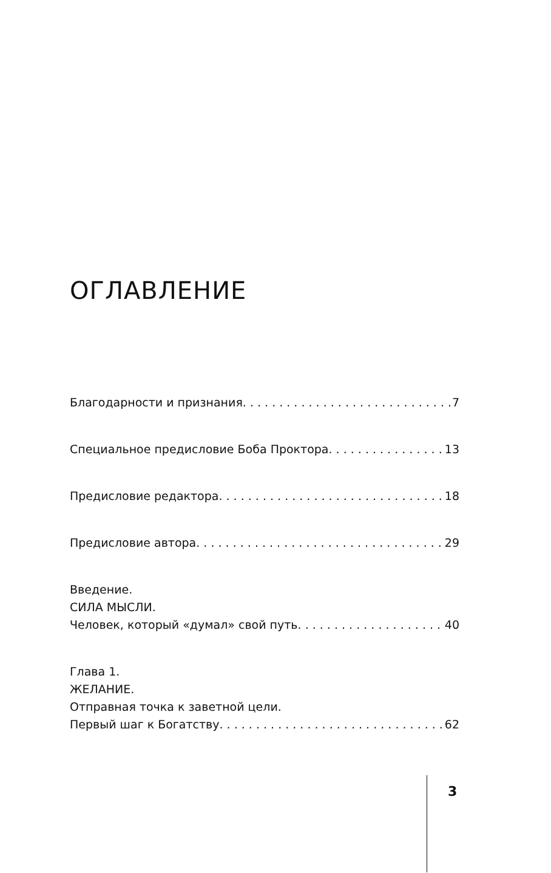ОГЛАВЛЕНИЕ
Благодарности и признания 7
Специальное предисловие Боба Проктора 13
Предисловие редактора 18
Предисловие автора 29
Введение.
СИЛА МЫСЛИ.
Человек, который «думал» свой путь 40
Глава 1.
ЖЕЛАНИЕ.
Отправная точка к заветной цели.
Первый шаг к Богатству 62
3